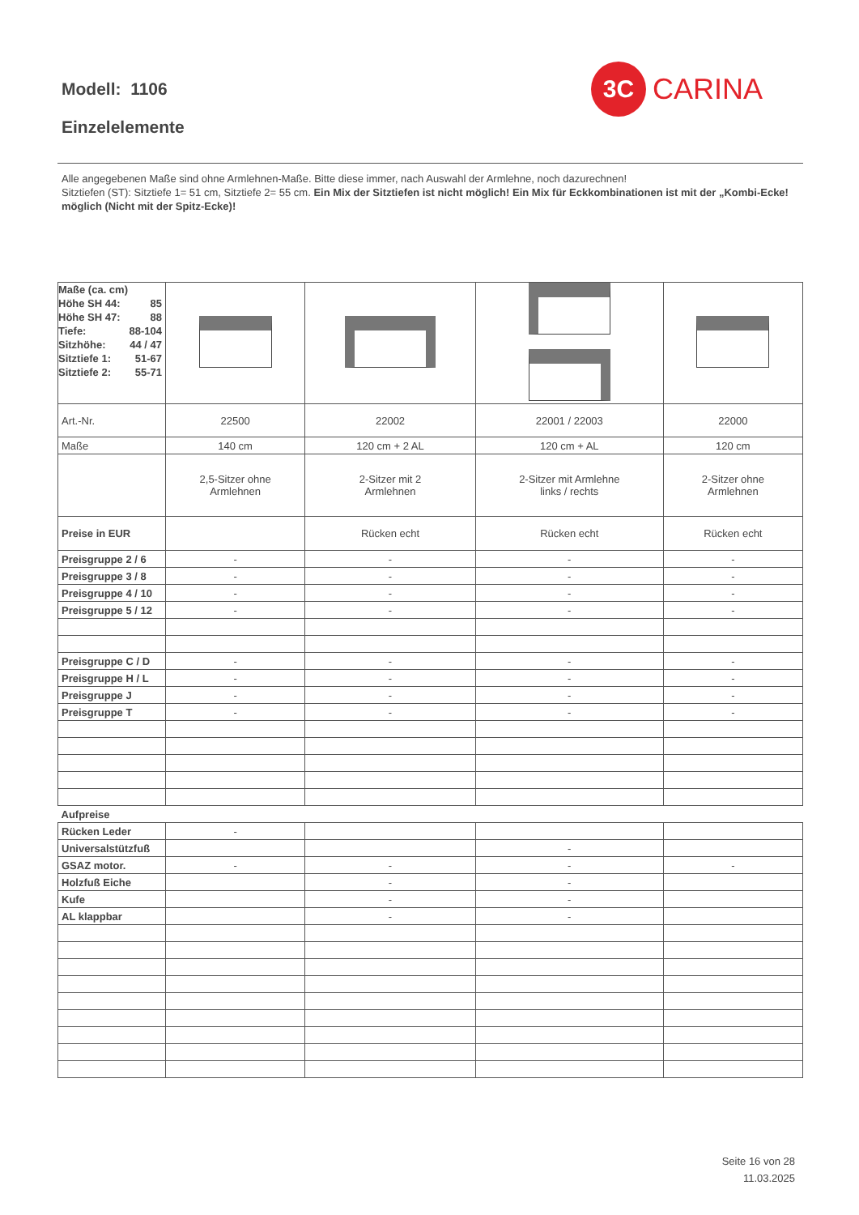Modell: 1106
Einzelelemente
3C
CARINA
Alle angegebenen Maße sind ohne Armlehnen-Maße. Bitte diese immer, nach Auswahl der Armlehne, noch dazurechnen!
Sitztiefen (ST): Sitztiefe 1= 51 cm, Sitztiefe 2= 55 cm. Ein Mix der Sitztiefen ist nicht möglich! Ein Mix für Eckkombinationen ist mit der „Kombi-Ecke! möglich (Nicht mit der Spitz-Ecke)!
| Maße (ca. cm) Höhe SH 44: 85 Höhe SH 47: 88 Tiefe: 88-104 Sitzhöhe: 44 / 47 Sitztiefe 1: 51-67 Sitztiefe 2: 55-71 | | | | |
| Art.-Nr. | 22500 | 22002 | 22001 / 22003 | 22000 |
| Maße | 140 cm | 120 cm + 2 AL | 120 cm + AL | 120 cm |
| | 2,5-Sitzer ohne Armlehnen | 2-Sitzer mit 2 Armlehnen | 2-Sitzer mit Armlehne links / rechts | 2-Sitzer ohne Armlehnen |
| Preise in EUR | | Rücken echt | Rücken echt | Rücken echt |
| Preisgruppe 2 / 6 | - | - | - | - |
| Preisgruppe 3 / 8 | - | - | - | - |
| Preisgruppe 4 / 10 | - | - | - | - |
| Preisgruppe 5 / 12 | - | - | - | - |
| Preisgruppe C / D | - | - | - | - |
| Preisgruppe H / L | - | - | - | - |
| Preisgruppe J | - | - | - | - |
| Preisgruppe T | - | - | - | - |
| Aufpreise | | | | |
| Rücken Leder | - | | | |
| Universalstützfuß | | | - | |
| GSAZ motor. | - | - | - | - |
| Holzfuß Eiche | | - | - | |
| Kufe | | - | - | |
| AL klappbar | | - | - | |
Seite 16 von 28
11.03.2025